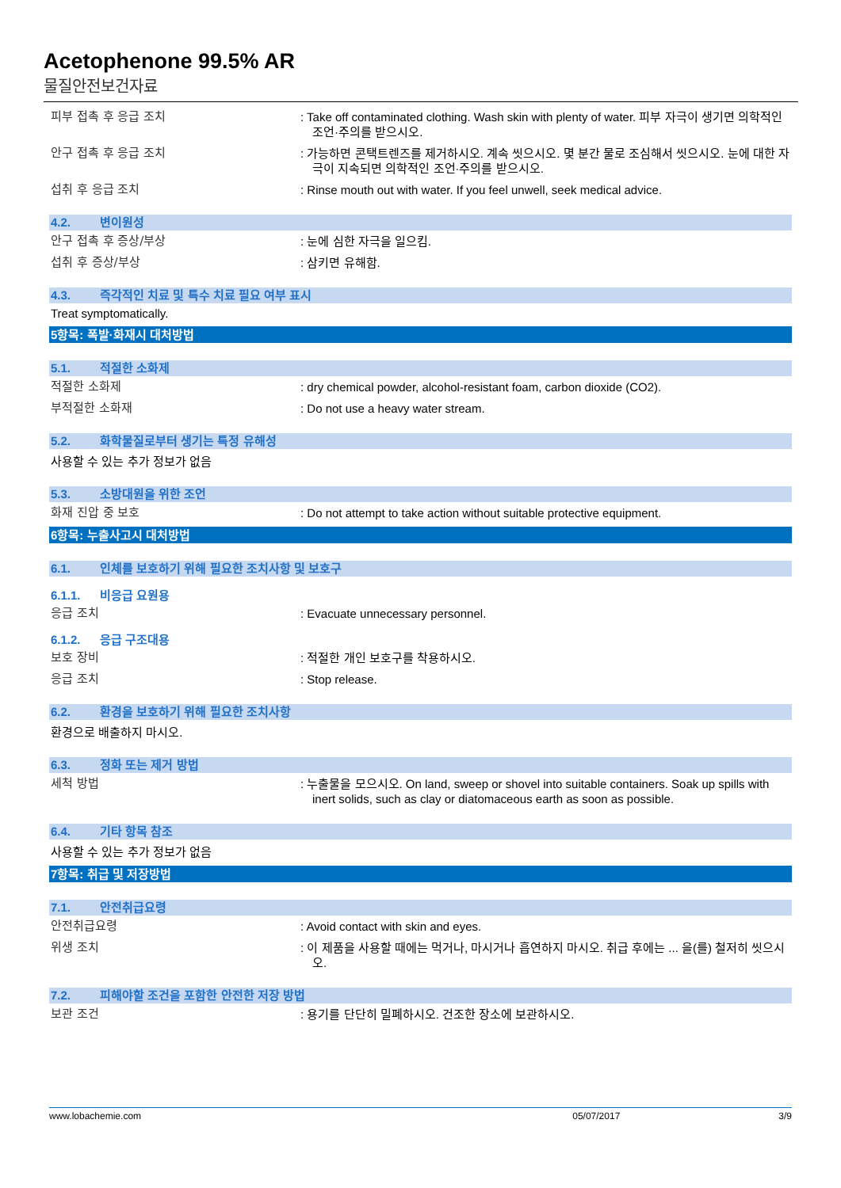Acetophenone 99.5% AR
물질안전보건자료
피부 접촉 후 응급 조치 : Take off contaminated clothing. Wash skin with plenty of water. 피부 자극이 생기면 의학적인 조언·주의를 받으시오.
안구 접촉 후 응급 조치 : 가능하면 콘택트렌즈를 제거하시오. 계속 씻으시오. 몇 분간 물로 조심해서 씻으시오. 눈에 대한 자극이 지속되면 의학적인 조언·주의를 받으시오.
섭취 후 응급 조치 : Rinse mouth out with water. If you feel unwell, seek medical advice.
4.2. 변이원성
안구 접촉 후 증상/부상 : 눈에 심한 자극을 일으킴.
섭취 후 증상/부상 : 삼키면 유해함.
4.3. 즉각적인 치료 및 특수 치료 필요 여부 표시
Treat symptomatically.
5항목: 폭발·화재시 대처방법
5.1. 적절한 소화제
적절한 소화제 : dry chemical powder, alcohol-resistant foam, carbon dioxide (CO2).
부적절한 소화재 : Do not use a heavy water stream.
5.2. 화학물질로부터 생기는 특정 유해성
사용할 수 있는 추가 정보가 없음
5.3. 소방대원을 위한 조언
화재 진압 중 보호 : Do not attempt to take action without suitable protective equipment.
6항목: 누출사고시 대처방법
6.1. 인체를 보호하기 위해 필요한 조치사항 및 보호구
6.1.1. 비응급 요원용
응급 조치 : Evacuate unnecessary personnel.
6.1.2. 응급 구조대용
보호 장비 : 적절한 개인 보호구를 착용하시오.
응급 조치 : Stop release.
6.2. 환경을 보호하기 위해 필요한 조치사항
환경으로 배출하지 마시오.
6.3. 정화 또는 제거 방법
세척 방법 : 누출물을 모으시오. On land, sweep or shovel into suitable containers. Soak up spills with inert solids, such as clay or diatomaceous earth as soon as possible.
6.4. 기타 항목 참조
사용할 수 있는 추가 정보가 없음
7항목: 취급 및 저장방법
7.1. 안전취급요령
안전취급요령 : Avoid contact with skin and eyes.
위생 조치 : 이 제품을 사용할 때에는 먹거나, 마시거나 흡연하지 마시오. 취급 후에는 ... 을(를) 철저히 씻으시오.
7.2. 피해야할 조건을 포함한 안전한 저장 방법
보관 조건 : 용기를 단단히 밀폐하시오. 건조한 장소에 보관하시오.
www.lobachemie.com 05/07/2017 3/9